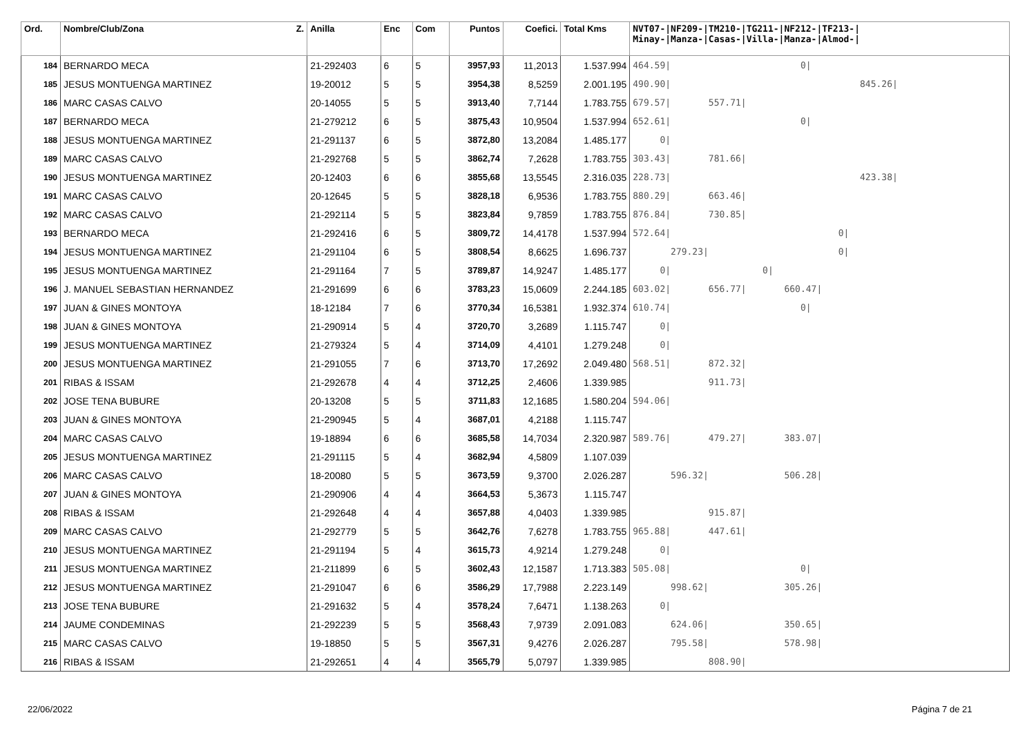| Ord. | Nombre/Club/Zona Z. | Anilla | Enc | Com | Puntos | Coefici. | Total Kms | NVT07-/NF209-/TM210-/TG211-/NF212-/TF213-/ Minay-/Manza-/Casas-/Villa-/Manza-/Almod-/ |
| --- | --- | --- | --- | --- | --- | --- | --- | --- |
| 184 | BERNARDO MECA | 21-292403 | 6 | 5 | 3957,93 | 11,2013 | 1.537.994 | 464.59/ 0/ |
| 185 | JESUS MONTUENGA MARTINEZ | 19-20012 | 5 | 5 | 3954,38 | 8,5259 | 2.001.195 | 490.90/ 845.26/ |
| 186 | MARC CASAS CALVO | 20-14055 | 5 | 5 | 3913,40 | 7,7144 | 1.783.755 | 679.57/ 557.71/ |
| 187 | BERNARDO MECA | 21-279212 | 6 | 5 | 3875,43 | 10,9504 | 1.537.994 | 652.61/ 0/ |
| 188 | JESUS MONTUENGA MARTINEZ | 21-291137 | 6 | 5 | 3872,80 | 13,2084 | 1.485.177 | 0/ |
| 189 | MARC CASAS CALVO | 21-292768 | 5 | 5 | 3862,74 | 7,2628 | 1.783.755 | 303.43/ 781.66/ |
| 190 | JESUS MONTUENGA MARTINEZ | 20-12403 | 6 | 6 | 3855,68 | 13,5545 | 2.316.035 | 228.73/ 423.38/ |
| 191 | MARC CASAS CALVO | 20-12645 | 5 | 5 | 3828,18 | 6,9536 | 1.783.755 | 880.29/ 663.46/ |
| 192 | MARC CASAS CALVO | 21-292114 | 5 | 5 | 3823,84 | 9,7859 | 1.783.755 | 876.84/ 730.85/ |
| 193 | BERNARDO MECA | 21-292416 | 6 | 5 | 3809,72 | 14,4178 | 1.537.994 | 572.64/ 0/ |
| 194 | JESUS MONTUENGA MARTINEZ | 21-291104 | 6 | 5 | 3808,54 | 8,6625 | 1.696.737 | 279.23/ 0/ |
| 195 | JESUS MONTUENGA MARTINEZ | 21-291164 | 7 | 5 | 3789,87 | 14,9247 | 1.485.177 | 0/ 0/ |
| 196 | J. MANUEL SEBASTIAN HERNANDEZ | 21-291699 | 6 | 6 | 3783,23 | 15,0609 | 2.244.185 | 603.02/ 656.77/ 660.47/ |
| 197 | JUAN & GINES MONTOYA | 18-12184 | 7 | 6 | 3770,34 | 16,5381 | 1.932.374 | 610.74/ 0/ |
| 198 | JUAN & GINES MONTOYA | 21-290914 | 5 | 4 | 3720,70 | 3,2689 | 1.115.747 | 0/ |
| 199 | JESUS MONTUENGA MARTINEZ | 21-279324 | 5 | 4 | 3714,09 | 4,4101 | 1.279.248 | 0/ |
| 200 | JESUS MONTUENGA MARTINEZ | 21-291055 | 7 | 6 | 3713,70 | 17,2692 | 2.049.480 | 568.51/ 872.32/ |
| 201 | RIBAS & ISSAM | 21-292678 | 4 | 4 | 3712,25 | 2,4606 | 1.339.985 | 911.73/ |
| 202 | JOSE TENA BUBURE | 20-13208 | 5 | 5 | 3711,83 | 12,1685 | 1.580.204 | 594.06/ |
| 203 | JUAN & GINES MONTOYA | 21-290945 | 5 | 4 | 3687,01 | 4,2188 | 1.115.747 | |
| 204 | MARC CASAS CALVO | 19-18894 | 6 | 6 | 3685,58 | 14,7034 | 2.320.987 | 589.76/ 479.27/ 383.07/ |
| 205 | JESUS MONTUENGA MARTINEZ | 21-291115 | 5 | 4 | 3682,94 | 4,5809 | 1.107.039 | |
| 206 | MARC CASAS CALVO | 18-20080 | 5 | 5 | 3673,59 | 9,3700 | 2.026.287 | 596.32/ 506.28/ |
| 207 | JUAN & GINES MONTOYA | 21-290906 | 4 | 4 | 3664,53 | 5,3673 | 1.115.747 | |
| 208 | RIBAS & ISSAM | 21-292648 | 4 | 4 | 3657,88 | 4,0403 | 1.339.985 | 915.87/ |
| 209 | MARC CASAS CALVO | 21-292779 | 5 | 5 | 3642,76 | 7,6278 | 1.783.755 | 965.88/ 447.61/ |
| 210 | JESUS MONTUENGA MARTINEZ | 21-291194 | 5 | 4 | 3615,73 | 4,9214 | 1.279.248 | 0/ |
| 211 | JESUS MONTUENGA MARTINEZ | 21-211899 | 6 | 5 | 3602,43 | 12,1587 | 1.713.383 | 505.08/ 0/ |
| 212 | JESUS MONTUENGA MARTINEZ | 21-291047 | 6 | 6 | 3586,29 | 17,7988 | 2.223.149 | 998.62/ 305.26/ |
| 213 | JOSE TENA BUBURE | 21-291632 | 5 | 4 | 3578,24 | 7,6471 | 1.138.263 | 0/ |
| 214 | JAUME CONDEMINAS | 21-292239 | 5 | 5 | 3568,43 | 7,9739 | 2.091.083 | 624.06/ 350.65/ |
| 215 | MARC CASAS CALVO | 19-18850 | 5 | 5 | 3567,31 | 9,4276 | 2.026.287 | 795.58/ 578.98/ |
| 216 | RIBAS & ISSAM | 21-292651 | 4 | 4 | 3565,79 | 5,0797 | 1.339.985 | 808.90/ |
22/06/2022 Página 7 de 21